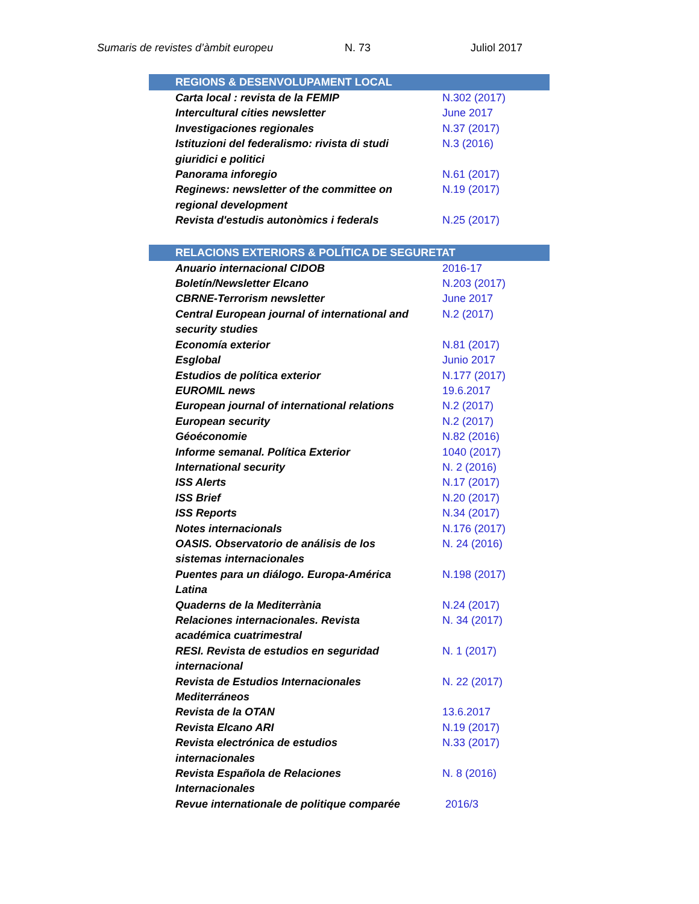Sumaris de revistes d’àmbit europeu N. 73 Juliol 2017
| REGIONS & DESENVOLUPAMENT LOCAL | |
| --- | --- |
| Carta local : revista de la FEMIP | N.302 (2017) |
| Intercultural cities newsletter | June 2017 |
| Investigaciones regionales | N.37 (2017) |
| Istituzioni del federalismo: rivista di studi giuridici e politici | N.3 (2016) |
| Panorama inforegio | N.61 (2017) |
| Reginews: newsletter of the committee on regional development | N.19 (2017) |
| Revista d'estudis autonòmics i federals | N.25 (2017) |
| RELACIONS EXTERIORS & POLÍTICA DE SEGURETAT | |
| --- | --- |
| Anuario internacional CIDOB | 2016-17 |
| Boletín/Newsletter Elcano | N.203 (2017) |
| CBRNE-Terrorism newsletter | June 2017 |
| Central European journal of international and security studies | N.2 (2017) |
| Economía exterior | N.81 (2017) |
| Esglobal | Junio 2017 |
| Estudios de política exterior | N.177 (2017) |
| EUROMIL news | 19.6.2017 |
| European journal of international relations | N.2 (2017) |
| European security | N.2 (2017) |
| Géoéconomie | N.82 (2016) |
| Informe semanal. Política Exterior | 1040 (2017) |
| International security | N. 2 (2016) |
| ISS Alerts | N.17 (2017) |
| ISS Brief | N.20 (2017) |
| ISS Reports | N.34 (2017) |
| Notes internacionals | N.176 (2017) |
| OASIS. Observatorio de análisis de los sistemas internacionales | N. 24 (2016) |
| Puentes para un diálogo. Europa-América Latina | N.198 (2017) |
| Quaderns de la Mediterrània | N.24 (2017) |
| Relaciones internacionales. Revista académica cuatrimestral | N. 34 (2017) |
| RESI. Revista de estudios en seguridad internacional | N. 1 (2017) |
| Revista de Estudios Internacionales Mediterráneos | N. 22 (2017) |
| Revista de la OTAN | 13.6.2017 |
| Revista Elcano ARI | N.19 (2017) |
| Revista electrónica de estudios internacionales | N.33 (2017) |
| Revista Española de Relaciones Internacionales | N. 8 (2016) |
| Revue internationale de politique comparée | 2016/3 |